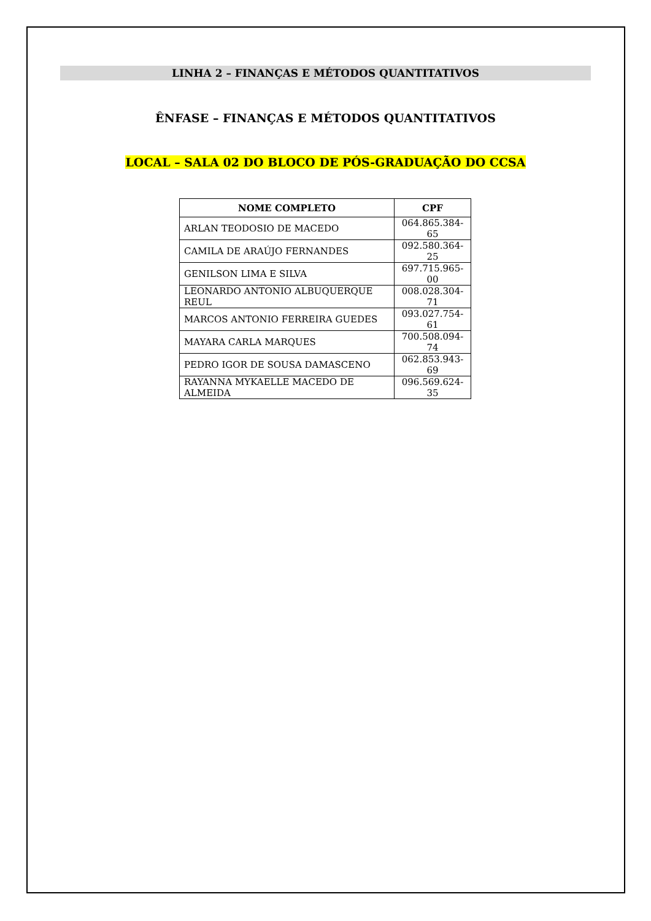LINHA 2 – FINANÇAS E MÉTODOS QUANTITATIVOS
ÊNFASE – FINANÇAS E MÉTODOS QUANTITATIVOS
LOCAL – SALA 02 DO BLOCO DE PÓS-GRADUAÇÃO DO CCSA
| NOME COMPLETO | CPF |
| --- | --- |
| ARLAN TEODOSIO DE MACEDO | 064.865.384-65 |
| CAMILA DE ARAÚJO FERNANDES | 092.580.364-25 |
| GENILSON LIMA E SILVA | 697.715.965-00 |
| LEONARDO ANTONIO ALBUQUERQUE REUL | 008.028.304-71 |
| MARCOS ANTONIO FERREIRA GUEDES | 093.027.754-61 |
| MAYARA CARLA MARQUES | 700.508.094-74 |
| PEDRO IGOR DE SOUSA DAMASCENO | 062.853.943-69 |
| RAYANNA MYKAELLE MACEDO DE ALMEIDA | 096.569.624-35 |